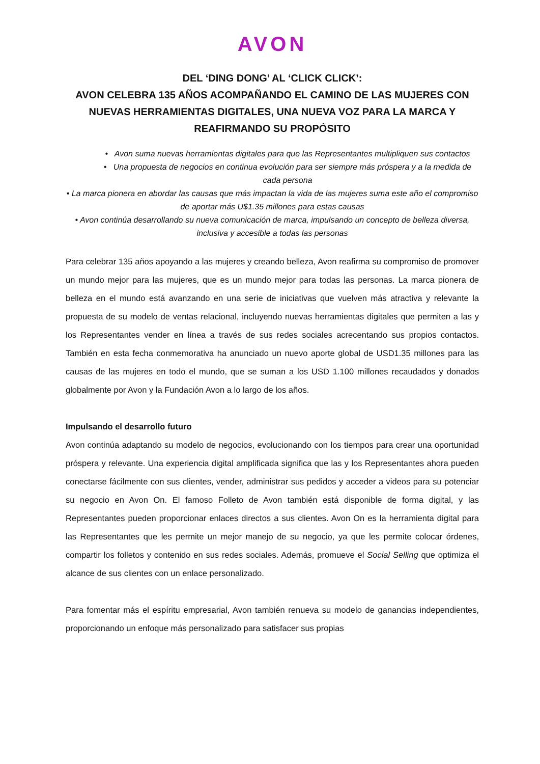AVON
DEL ‘DING DONG’ AL ‘CLICK CLICK’:
AVON CELEBRA 135 AÑOS ACOMPAÑANDO EL CAMINO DE LAS MUJERES CON NUEVAS HERRAMIENTAS DIGITALES, UNA NUEVA VOZ PARA LA MARCA Y REAFIRMANDO SU PROPÓSITO
• Avon suma nuevas herramientas digitales para que las Representantes multipliquen sus contactos
• Una propuesta de negocios en continua evolución para ser siempre más próspera y a la medida de cada persona
• La marca pionera en abordar las causas que más impactan la vida de las mujeres suma este año el compromiso de aportar más U$1.35 millones para estas causas
• Avon continúa desarrollando su nueva comunicación de marca, impulsando un concepto de belleza diversa, inclusiva y accesible a todas las personas
Para celebrar 135 años apoyando a las mujeres y creando belleza, Avon reafirma su compromiso de promover un mundo mejor para las mujeres, que es un mundo mejor para todas las personas. La marca pionera de belleza en el mundo está avanzando en una serie de iniciativas que vuelven más atractiva y relevante la propuesta de su modelo de ventas relacional, incluyendo nuevas herramientas digitales que permiten a las y los Representantes vender en línea a través de sus redes sociales acrecentando sus propios contactos. También en esta fecha conmemorativa ha anunciado un nuevo aporte global de USD1.35 millones para las causas de las mujeres en todo el mundo, que se suman a los USD 1.100 millones recaudados y donados globalmente por Avon y la Fundación Avon a lo largo de los años.
Impulsando el desarrollo futuro
Avon continúa adaptando su modelo de negocios, evolucionando con los tiempos para crear una oportunidad próspera y relevante. Una experiencia digital amplificada significa que las y los Representantes ahora pueden conectarse fácilmente con sus clientes, vender, administrar sus pedidos y acceder a videos para su potenciar su negocio en Avon On. El famoso Folleto de Avon también está disponible de forma digital, y las Representantes pueden proporcionar enlaces directos a sus clientes. Avon On es la herramienta digital para las Representantes que les permite un mejor manejo de su negocio, ya que les permite colocar órdenes, compartir los folletos y contenido en sus redes sociales. Además, promueve el Social Selling que optimiza el alcance de sus clientes con un enlace personalizado.
Para fomentar más el espíritu empresarial, Avon también renueva su modelo de ganancias independientes, proporcionando un enfoque más personalizado para satisfacer sus propias